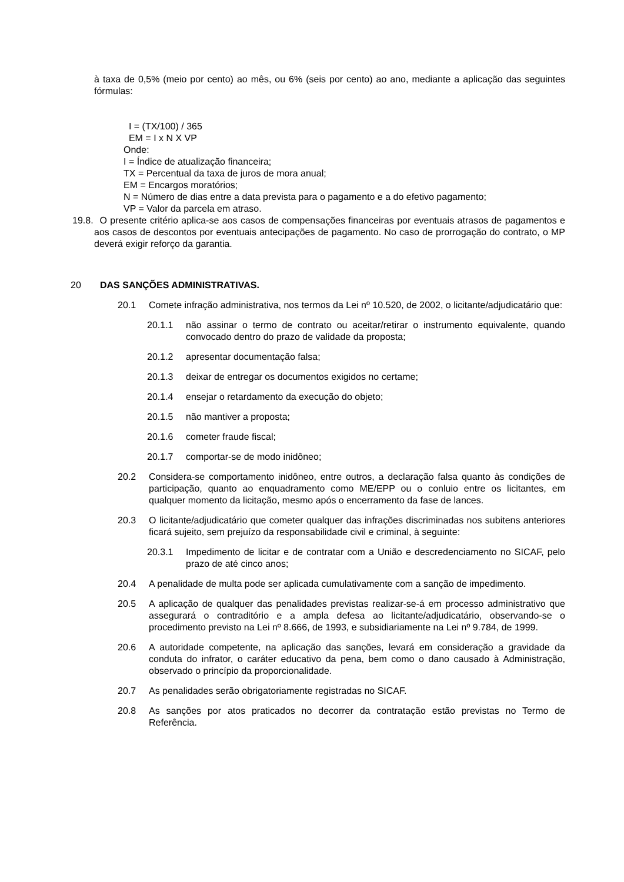à taxa de 0,5% (meio por cento) ao mês, ou 6% (seis por cento) ao ano, mediante a aplicação das seguintes fórmulas:
I = (TX/100) / 365
EM = I x N X VP
Onde:
I = Índice de atualização financeira;
TX = Percentual da taxa de juros de mora anual;
EM = Encargos moratórios;
N = Número de dias entre a data prevista para o pagamento e a do efetivo pagamento;
VP = Valor da parcela em atraso.
19.8. O presente critério aplica-se aos casos de compensações financeiras por eventuais atrasos de pagamentos e aos casos de descontos por eventuais antecipações de pagamento. No caso de prorrogação do contrato, o MP deverá exigir reforço da garantia.
20 DAS SANÇÕES ADMINISTRATIVAS.
20.1 Comete infração administrativa, nos termos da Lei nº 10.520, de 2002, o licitante/adjudicatário que:
20.1.1 não assinar o termo de contrato ou aceitar/retirar o instrumento equivalente, quando convocado dentro do prazo de validade da proposta;
20.1.2 apresentar documentação falsa;
20.1.3 deixar de entregar os documentos exigidos no certame;
20.1.4 ensejar o retardamento da execução do objeto;
20.1.5 não mantiver a proposta;
20.1.6 cometer fraude fiscal;
20.1.7 comportar-se de modo inidôneo;
20.2 Considera-se comportamento inidôneo, entre outros, a declaração falsa quanto às condições de participação, quanto ao enquadramento como ME/EPP ou o conluio entre os licitantes, em qualquer momento da licitação, mesmo após o encerramento da fase de lances.
20.3 O licitante/adjudicatário que cometer qualquer das infrações discriminadas nos subitens anteriores ficará sujeito, sem prejuízo da responsabilidade civil e criminal, à seguinte:
20.3.1 Impedimento de licitar e de contratar com a União e descredenciamento no SICAF, pelo prazo de até cinco anos;
20.4 A penalidade de multa pode ser aplicada cumulativamente com a sanção de impedimento.
20.5 A aplicação de qualquer das penalidades previstas realizar-se-á em processo administrativo que assegurará o contraditório e a ampla defesa ao licitante/adjudicatário, observando-se o procedimento previsto na Lei nº 8.666, de 1993, e subsidiariamente na Lei nº 9.784, de 1999.
20.6 A autoridade competente, na aplicação das sanções, levará em consideração a gravidade da conduta do infrator, o caráter educativo da pena, bem como o dano causado à Administração, observado o princípio da proporcionalidade.
20.7 As penalidades serão obrigatoriamente registradas no SICAF.
20.8 As sanções por atos praticados no decorrer da contratação estão previstas no Termo de Referência.